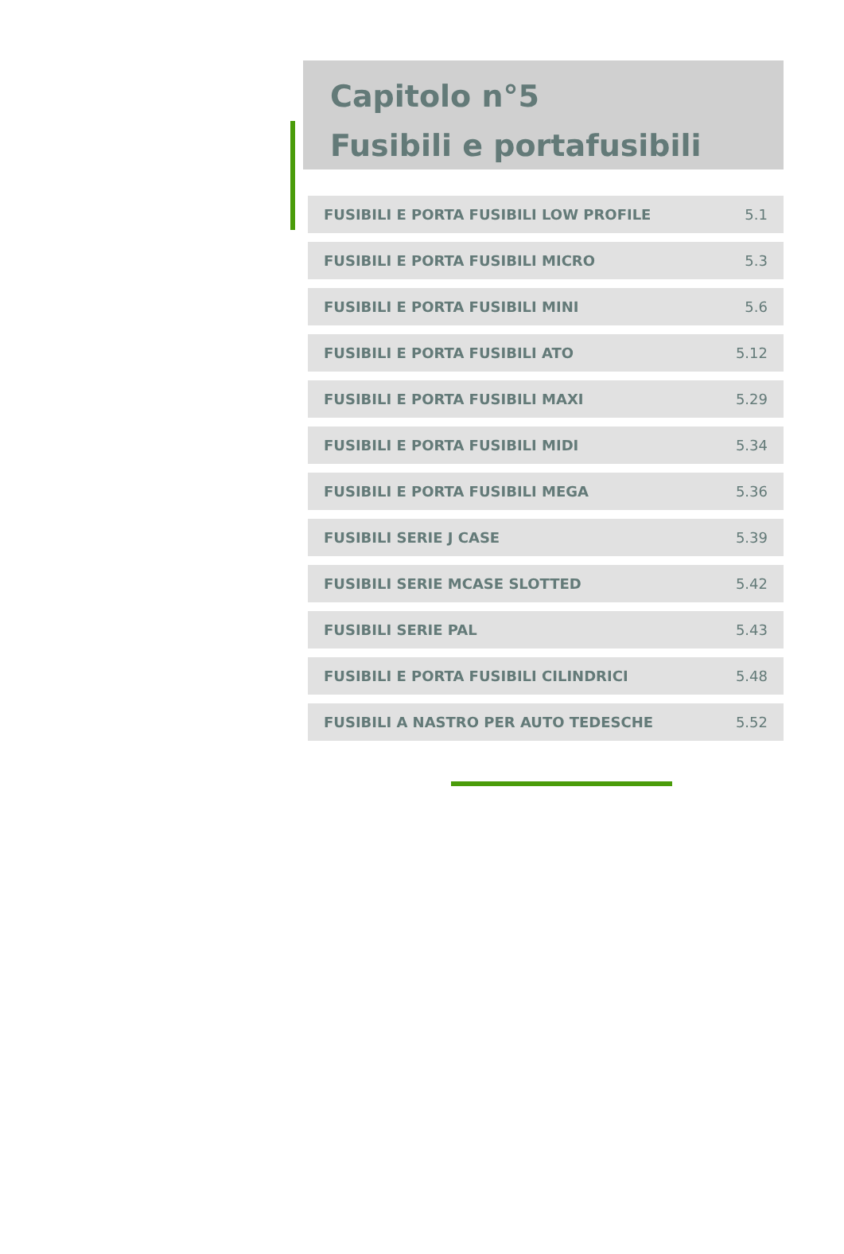Capitolo n°5
Fusibili e portafusibili
| FUSIBILI E PORTA FUSIBILI LOW PROFILE | 5.1 |
| FUSIBILI E PORTA FUSIBILI MICRO | 5.3 |
| FUSIBILI E PORTA FUSIBILI MINI | 5.6 |
| FUSIBILI E PORTA FUSIBILI ATO | 5.12 |
| FUSIBILI E PORTA FUSIBILI MAXI | 5.29 |
| FUSIBILI E PORTA FUSIBILI MIDI | 5.34 |
| FUSIBILI E PORTA FUSIBILI MEGA | 5.36 |
| FUSIBILI SERIE J CASE | 5.39 |
| FUSIBILI SERIE MCASE SLOTTED | 5.42 |
| FUSIBILI SERIE PAL | 5.43 |
| FUSIBILI E PORTA FUSIBILI CILINDRICI | 5.48 |
| FUSIBILI A NASTRO PER AUTO TEDESCHE | 5.52 |